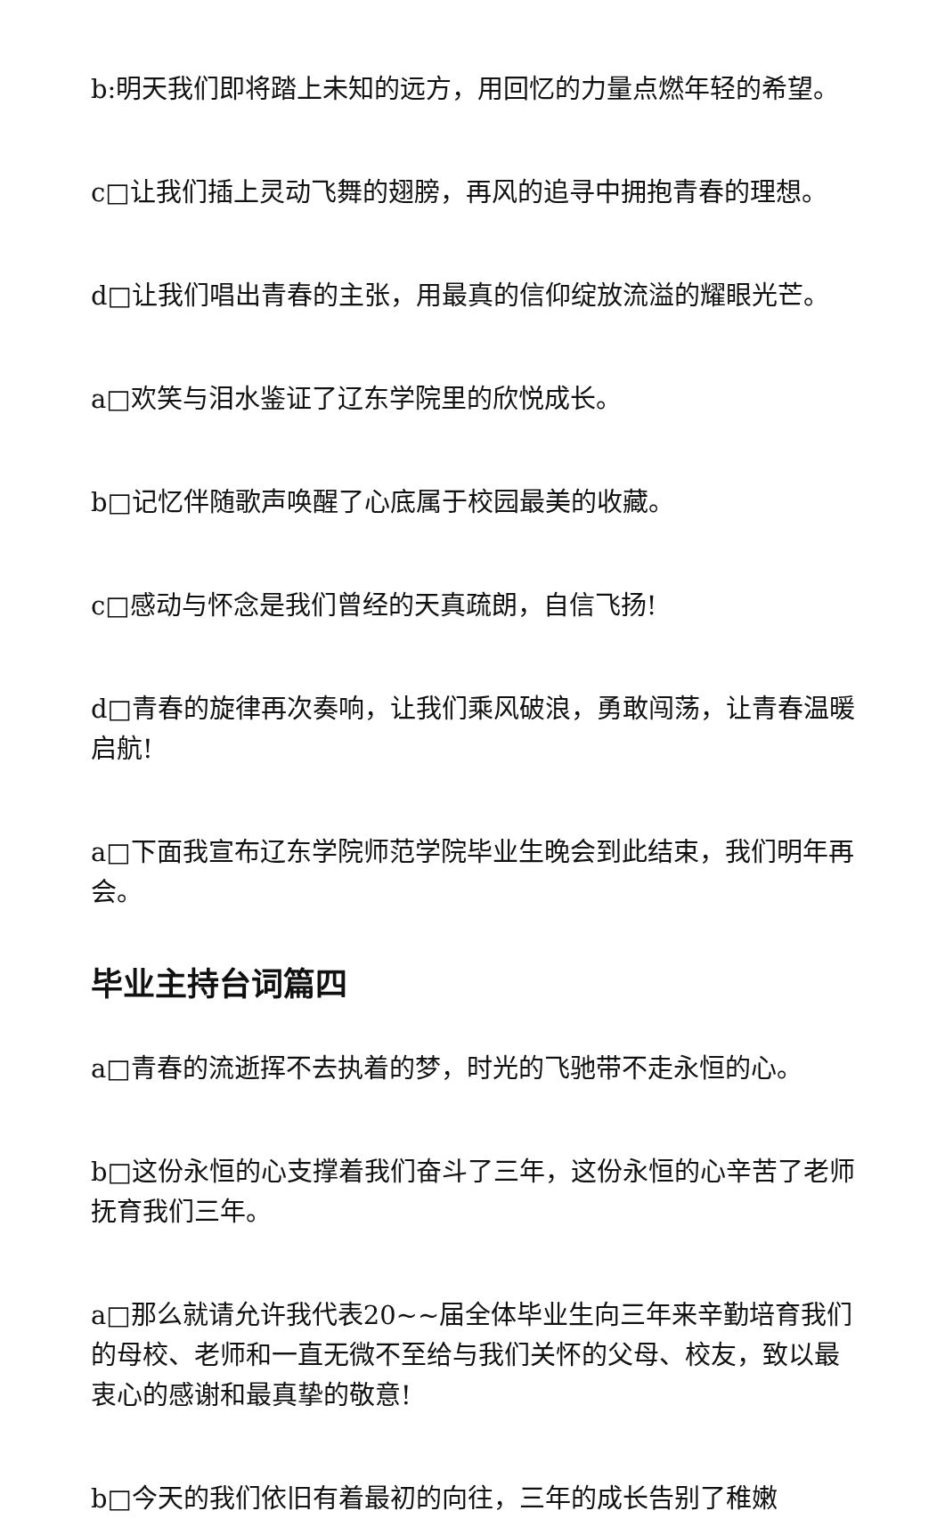b:明天我们即将踏上未知的远方，用回忆的力量点燃年轻的希望。
c□让我们插上灵动飞舞的翅膀，再风的追寻中拥抱青春的理想。
d□让我们唱出青春的主张，用最真的信仰绽放流溢的耀眼光芒。
a□欢笑与泪水鉴证了辽东学院里的欣悦成长。
b□记忆伴随歌声唤醒了心底属于校园最美的收藏。
c□感动与怀念是我们曾经的天真疏朗，自信飞扬!
d□青春的旋律再次奏响，让我们乘风破浪，勇敢闯荡，让青春温暖启航!
a□下面我宣布辽东学院师范学院毕业生晚会到此结束，我们明年再会。
毕业主持台词篇四
a□青春的流逝挥不去执着的梦，时光的飞驰带不走永恒的心。
b□这份永恒的心支撑着我们奋斗了三年，这份永恒的心辛苦了老师抚育我们三年。
a□那么就请允许我代表20~~届全体毕业生向三年来辛勤培育我们的母校、老师和一直无微不至给与我们关怀的父母、校友，致以最衷心的感谢和最真挚的敬意!
b□今天的我们依旧有着最初的向往，三年的成长告别了稚嫩